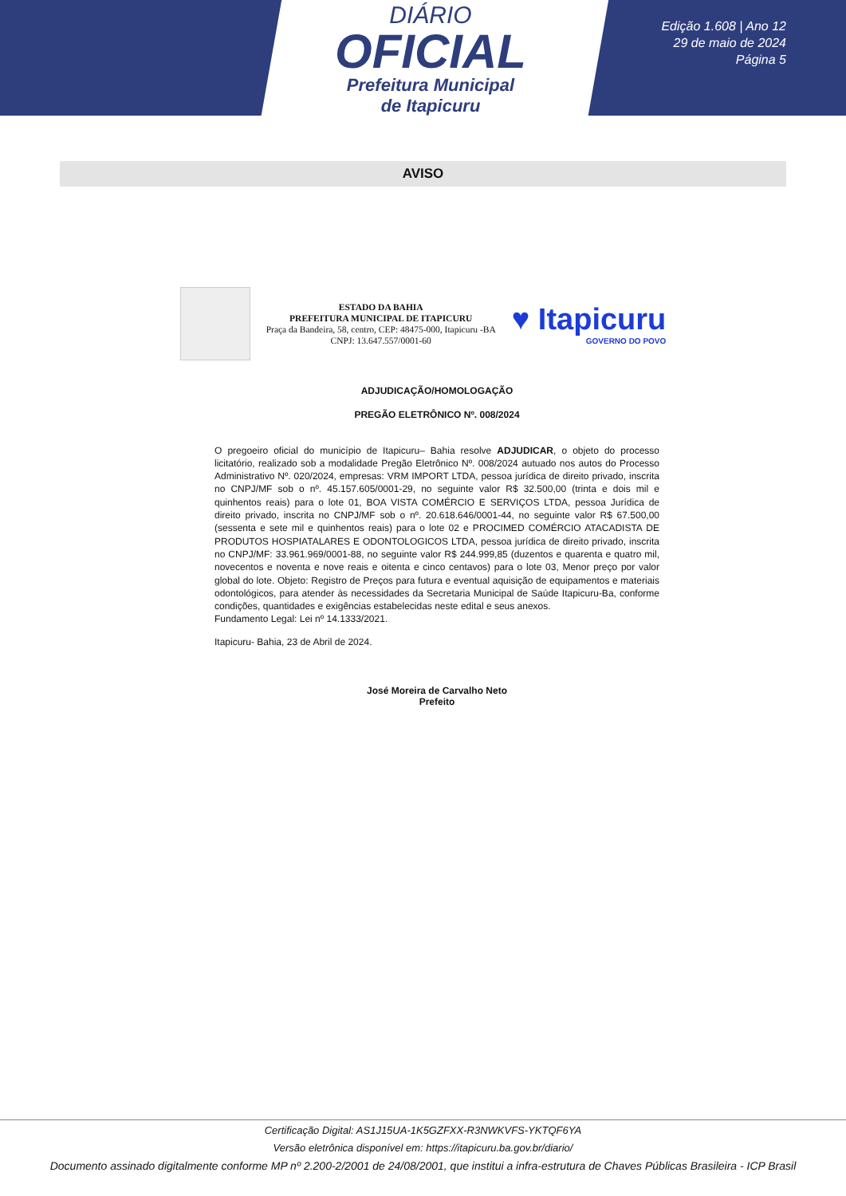DIÁRIO
OFICIAL
Prefeitura Municipal
de Itapicuru
Edição 1.608 | Ano 12
29 de maio de 2024
Página 5
AVISO
ESTADO DA BAHIA
PREFEITURA MUNICIPAL DE ITAPICURU
Praça da Bandeira, 58, centro, CEP: 48475-000, Itapicuru -BA
CNPJ: 13.647.557/0001-60
♥ Itapicuru
GOVERNO DO POVO
ADJUDICAÇÃO/HOMOLOGAÇÃO
PREGÃO ELETRÔNICO Nº. 008/2024
O pregoeiro oficial do município de Itapicuru– Bahia resolve ADJUDICAR, o objeto do processo licitatório, realizado sob a modalidade Pregão Eletrônico Nº. 008/2024 autuado nos autos do Processo Administrativo Nº. 020/2024, empresas: VRM IMPORT LTDA, pessoa jurídica de direito privado, inscrita no CNPJ/MF sob o nº. 45.157.605/0001-29, no seguinte valor R$ 32.500,00 (trinta e dois mil e quinhentos reais) para o lote 01, BOA VISTA COMÉRCIO E SERVIÇOS LTDA, pessoa Jurídica de direito privado, inscrita no CNPJ/MF sob o nº. 20.618.646/0001-44, no seguinte valor R$ 67.500,00 (sessenta e sete mil e quinhentos reais) para o lote 02 e PROCIMED COMÉRCIO ATACADISTA DE PRODUTOS HOSPIATALARES E ODONTOLOGICOS LTDA, pessoa jurídica de direito privado, inscrita no CNPJ/MF: 33.961.969/0001-88, no seguinte valor R$ 244.999,85 (duzentos e quarenta e quatro mil, novecentos e noventa e nove reais e oitenta e cinco centavos) para o lote 03, Menor preço por valor global do lote. Objeto: Registro de Preços para futura e eventual aquisição de equipamentos e materiais odontológicos, para atender às necessidades da Secretaria Municipal de Saúde Itapicuru-Ba, conforme condições, quantidades e exigências estabelecidas neste edital e seus anexos.
Fundamento Legal: Lei nº 14.1333/2021.
Itapicuru- Bahia, 23 de Abril de 2024.
José Moreira de Carvalho Neto
Prefeito
Certificação Digital: AS1J15UA-1K5GZFXX-R3NWKVFS-YKTQF6YA
Versão eletrônica disponível em: https://itapicuru.ba.gov.br/diario/
Documento assinado digitalmente conforme MP nº 2.200-2/2001 de 24/08/2001, que institui a infra-estrutura de Chaves Públicas Brasileira - ICP Brasil